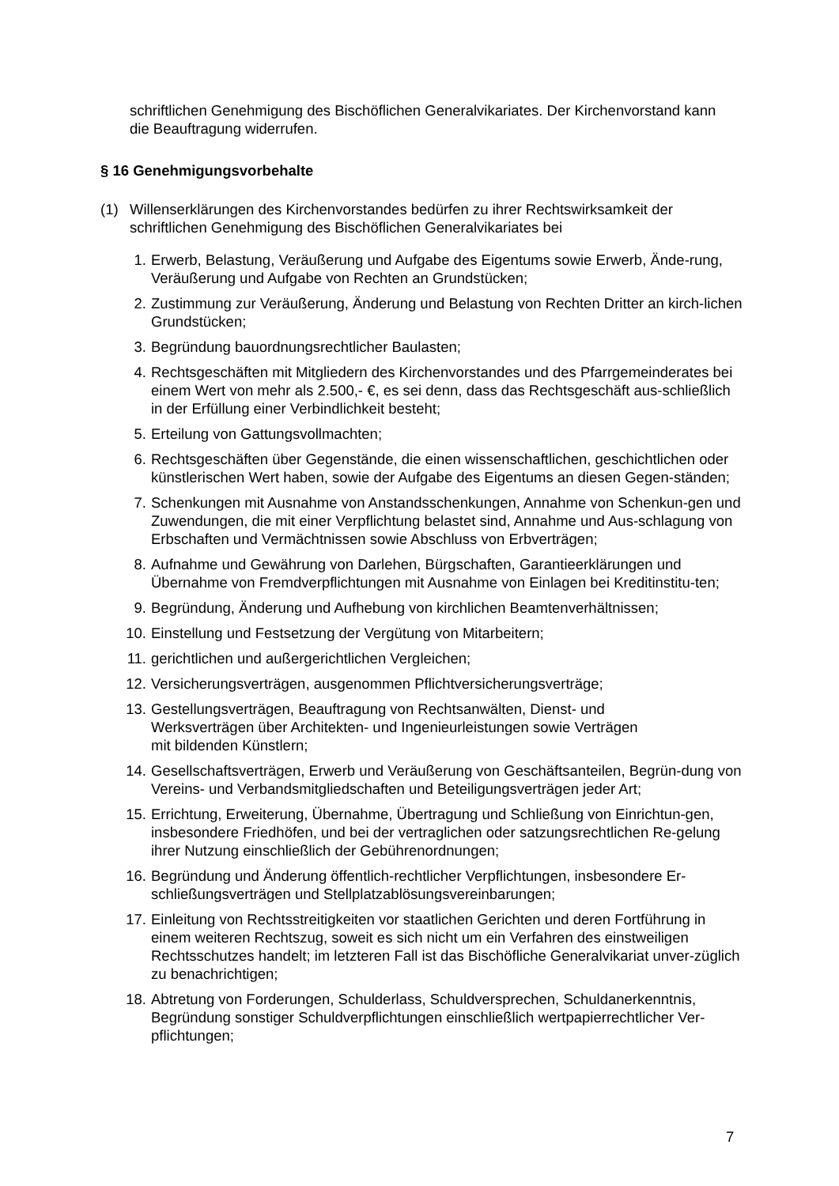schriftlichen Genehmigung des Bischöflichen Generalvikariates. Der Kirchenvorstand kann die Beauftragung widerrufen.
§ 16 Genehmigungsvorbehalte
(1) Willenserklärungen des Kirchenvorstandes bedürfen zu ihrer Rechtswirksamkeit der schriftlichen Genehmigung des Bischöflichen Generalvikariates bei
1. Erwerb, Belastung, Veräußerung und Aufgabe des Eigentums sowie Erwerb, Ände-rung, Veräußerung und Aufgabe von Rechten an Grundstücken;
2. Zustimmung zur Veräußerung, Änderung und Belastung von Rechten Dritter an kirch-lichen Grundstücken;
3. Begründung bauordnungsrechtlicher Baulasten;
4. Rechtsgeschäften mit Mitgliedern des Kirchenvorstandes und des Pfarrgemeinderates bei einem Wert von mehr als 2.500,- €, es sei denn, dass das Rechtsgeschäft aus-schließlich in der Erfüllung einer Verbindlichkeit besteht;
5. Erteilung von Gattungsvollmachten;
6. Rechtsgeschäften über Gegenstände, die einen wissenschaftlichen, geschichtlichen oder künstlerischen Wert haben, sowie der Aufgabe des Eigentums an diesen Gegen-ständen;
7. Schenkungen mit Ausnahme von Anstandsschenkungen, Annahme von Schenkun-gen und Zuwendungen, die mit einer Verpflichtung belastet sind, Annahme und Aus-schlagung von Erbschaften und Vermächtnissen sowie Abschluss von Erbverträgen;
8. Aufnahme und Gewährung von Darlehen, Bürgschaften, Garantieerklärungen und Übernahme von Fremdverpflichtungen mit Ausnahme von Einlagen bei Kreditinstitu-ten;
9. Begründung, Änderung und Aufhebung von kirchlichen Beamtenverhältnissen;
10. Einstellung und Festsetzung der Vergütung von Mitarbeitern;
11. gerichtlichen und außergerichtlichen Vergleichen;
12. Versicherungsverträgen, ausgenommen Pflichtversicherungsverträge;
13. Gestellungsverträgen, Beauftragung von Rechtsanwälten, Dienst- und
Werksverträgen über Architekten- und Ingenieurleistungen sowie Verträgen
mit bildenden Künstlern;
14. Gesellschaftsverträgen, Erwerb und Veräußerung von Geschäftsanteilen, Begrün-dung von Vereins- und Verbandsmitgliedschaften und Beteiligungsverträgen jeder Art;
15. Errichtung, Erweiterung, Übernahme, Übertragung und Schließung von Einrichtun-gen, insbesondere Friedhöfen, und bei der vertraglichen oder satzungsrechtlichen Re-gelung ihrer Nutzung einschließlich der Gebührenordnungen;
16. Begründung und Änderung öffentlich-rechtlicher Verpflichtungen, insbesondere Er-schließungsverträgen und Stellplatzablösungsvereinbarungen;
17. Einleitung von Rechtsstreitigkeiten vor staatlichen Gerichten und deren Fortführung in einem weiteren Rechtszug, soweit es sich nicht um ein Verfahren des einstweiligen Rechtsschutzes handelt; im letzteren Fall ist das Bischöfliche Generalvikariat unver-züglich zu benachrichtigen;
18. Abtretung von Forderungen, Schulderlass, Schuldversprechen, Schuldanerkenntnis, Begründung sonstiger Schuldverpflichtungen einschließlich wertpapierrechtlicher Ver-pflichtungen;
7